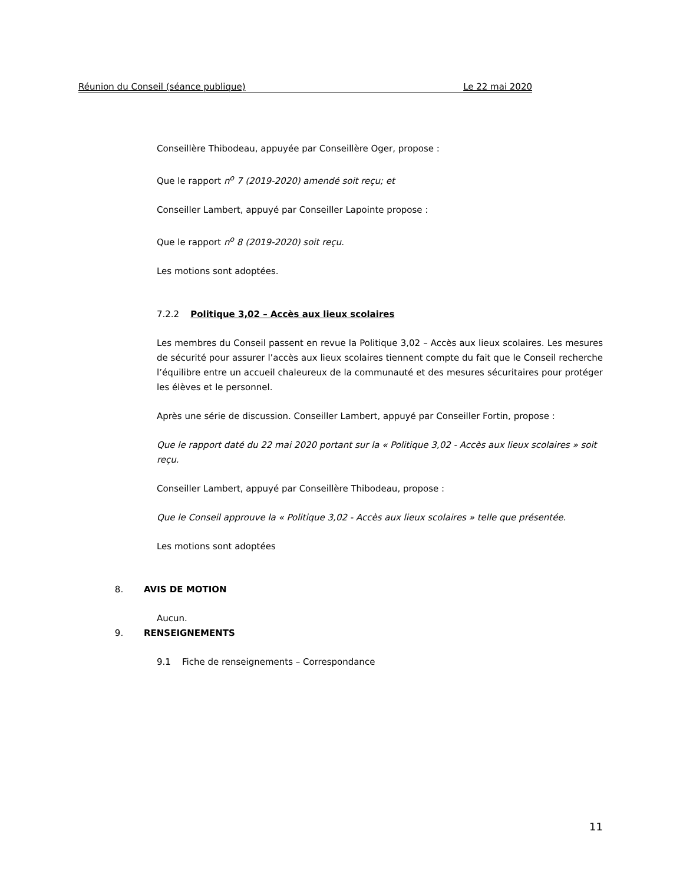Réunion du Conseil (séance publique) Le 22 mai 2020
Conseillère Thibodeau, appuyée par Conseillère Oger, propose :
Que le rapport n<sup>o</sup> 7 (2019-2020) amendé soit reçu; et
Conseiller Lambert, appuyé par Conseiller Lapointe propose :
Que le rapport n<sup>o</sup> 8 (2019-2020) soit reçu.
Les motions sont adoptées.
7.2.2 Politique 3,02 – Accès aux lieux scolaires
Les membres du Conseil passent en revue la Politique 3,02 – Accès aux lieux scolaires. Les mesures de sécurité pour assurer l’accès aux lieux scolaires tiennent compte du fait que le Conseil recherche l’équilibre entre un accueil chaleureux de la communauté et des mesures sécuritaires pour protéger les élèves et le personnel.
Après une série de discussion. Conseiller Lambert, appuyé par Conseiller Fortin, propose :
Que le rapport daté du 22 mai 2020 portant sur la « Politique 3,02 - Accès aux lieux scolaires » soit reçu.
Conseiller Lambert, appuyé par Conseillère Thibodeau, propose :
Que le Conseil approuve la « Politique 3,02 - Accès aux lieux scolaires » telle que présentée.
Les motions sont adoptées
8. AVIS DE MOTION
Aucun.
9. RENSEIGNEMENTS
9.1 Fiche de renseignements – Correspondance
11